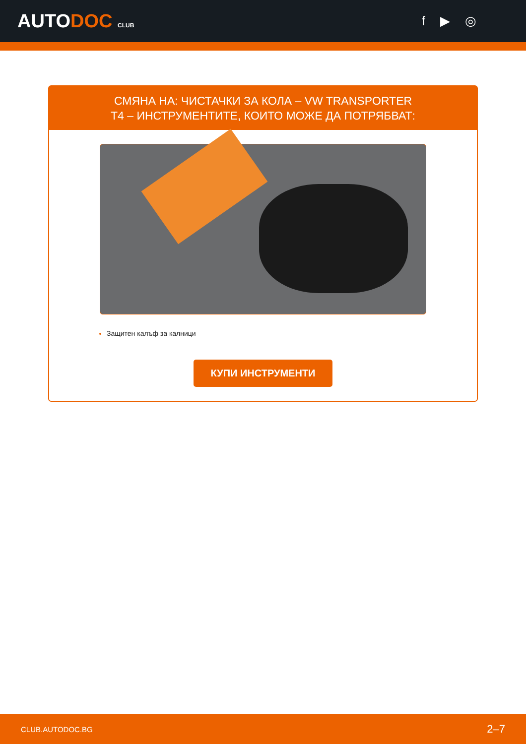AUTODOC CLUB
f ▶ ◎
СМЯНА НА: ЧИСТАЧКИ ЗА КОЛА – VW TRANSPORTER T4 – ИНСТРУМЕНТИТЕ, КОИТО МОЖЕ ДА ПОТРЯБВАТ:
Защитен калъф за калници
КУПИ ИНСТРУМЕНТИ
CLUB.AUTODOC.BG 2–7